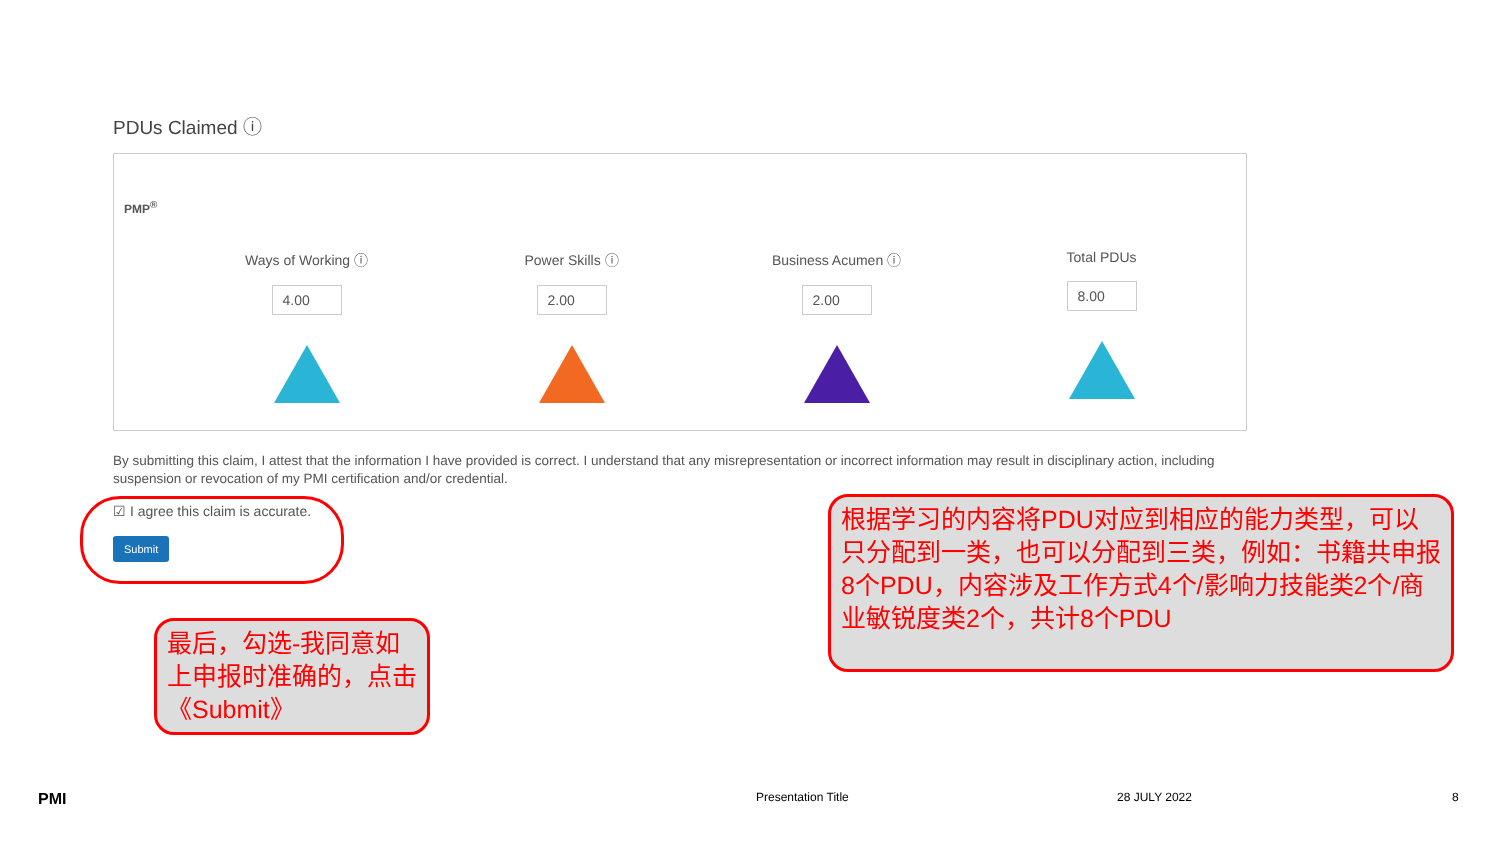PDUs Claimed ⓘ
PMP<sup>®</sup>
Ways of Working ⓘ
4.00
Power Skills ⓘ
2.00
Business Acumen ⓘ
2.00
Total PDUs
8.00
By submitting this claim, I attest that the information I have provided is correct. I understand that any misrepresentation or incorrect information may result in disciplinary action, including suspension or revocation of my PMI certification and/or credential.
☑ I agree this claim is accurate.
Submit
最后，勾选-我同意如上申报时准确的，点击《Submit》
根据学习的内容将PDU对应到相应的能力类型，可以只分配到一类，也可以分配到三类，例如：书籍共申报8个PDU，内容涉及工作方式4个/影响力技能类2个/商业敏锐度类2个，共计8个PDU
PMI Presentation Title 28 JULY 2022 8